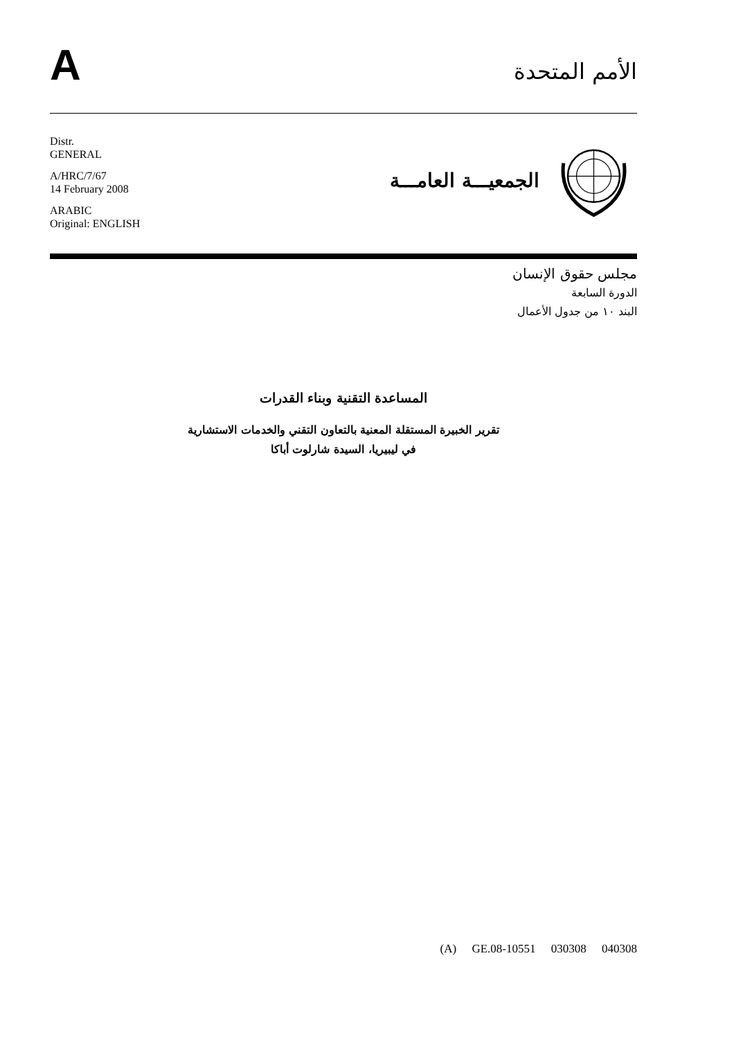A
الأمم المتحدة
Distr.
GENERAL
A/HRC/7/67
14 February 2008
ARABIC
Original: ENGLISH
الجمعيـــة العامـــة
مجلس حقوق الإنسان
الدورة السابعة
البند ١٠ من جدول الأعمال
المساعدة التقنية وبناء القدرات
تقرير الخبيرة المستقلة المعنية بالتعاون التقني والخدمات الاستشارية
في ليبيريا، السيدة شارلوت أباكا
(A) GE.08-10551 030308 040308